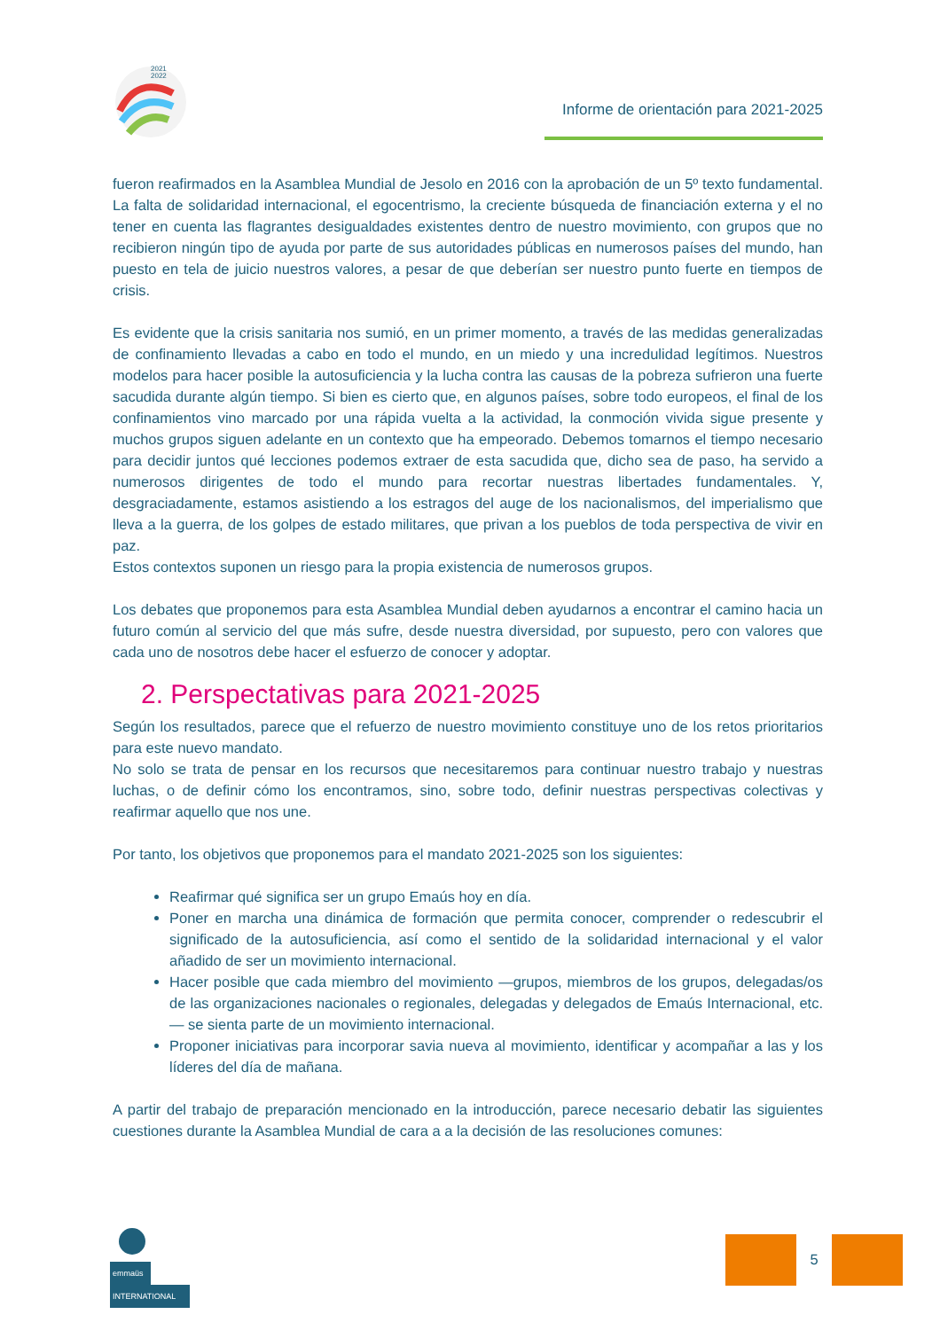2021
2022
Informe de orientación para 2021-2025
fueron reafirmados en la Asamblea Mundial de Jesolo en 2016 con la aprobación de un 5º texto fundamental. La falta de solidaridad internacional, el egocentrismo, la creciente búsqueda de financiación externa y el no tener en cuenta las flagrantes desigualdades existentes dentro de nuestro movimiento, con grupos que no recibieron ningún tipo de ayuda por parte de sus autoridades públicas en numerosos países del mundo, han puesto en tela de juicio nuestros valores, a pesar de que deberían ser nuestro punto fuerte en tiempos de crisis.
Es evidente que la crisis sanitaria nos sumió, en un primer momento, a través de las medidas generalizadas de confinamiento llevadas a cabo en todo el mundo, en un miedo y una incredulidad legítimos. Nuestros modelos para hacer posible la autosuficiencia y la lucha contra las causas de la pobreza sufrieron una fuerte sacudida durante algún tiempo. Si bien es cierto que, en algunos países, sobre todo europeos, el final de los confinamientos vino marcado por una rápida vuelta a la actividad, la conmoción vivida sigue presente y muchos grupos siguen adelante en un contexto que ha empeorado. Debemos tomarnos el tiempo necesario para decidir juntos qué lecciones podemos extraer de esta sacudida que, dicho sea de paso, ha servido a numerosos dirigentes de todo el mundo para recortar nuestras libertades fundamentales. Y, desgraciadamente, estamos asistiendo a los estragos del auge de los nacionalismos, del imperialismo que lleva a la guerra, de los golpes de estado militares, que privan a los pueblos de toda perspectiva de vivir en paz.
Estos contextos suponen un riesgo para la propia existencia de numerosos grupos.
Los debates que proponemos para esta Asamblea Mundial deben ayudarnos a encontrar el camino hacia un futuro común al servicio del que más sufre, desde nuestra diversidad, por supuesto, pero con valores que cada uno de nosotros debe hacer el esfuerzo de conocer y adoptar.
2. Perspectativas para 2021-2025
Según los resultados, parece que el refuerzo de nuestro movimiento constituye uno de los retos prioritarios para este nuevo mandato.
No solo se trata de pensar en los recursos que necesitaremos para continuar nuestro trabajo y nuestras luchas, o de definir cómo los encontramos, sino, sobre todo, definir nuestras perspectivas colectivas y reafirmar aquello que nos une.
Por tanto, los objetivos que proponemos para el mandato 2021-2025 son los siguientes:
Reafirmar qué significa ser un grupo Emaús hoy en día.
Poner en marcha una dinámica de formación que permita conocer, comprender o redescubrir el significado de la autosuficiencia, así como el sentido de la solidaridad internacional y el valor añadido de ser un movimiento internacional.
Hacer posible que cada miembro del movimiento —grupos, miembros de los grupos, delegadas/os de las organizaciones nacionales o regionales, delegadas y delegados de Emaús Internacional, etc.— se sienta parte de un movimiento internacional.
Proponer iniciativas para incorporar savia nueva al movimiento, identificar y acompañar a las y los líderes del día de mañana.
A partir del trabajo de preparación mencionado en la introducción, parece necesario debatir las siguientes cuestiones durante la Asamblea Mundial de cara a a la decisión de las resoluciones comunes:
emmaüs
INTERNATIONAL
5